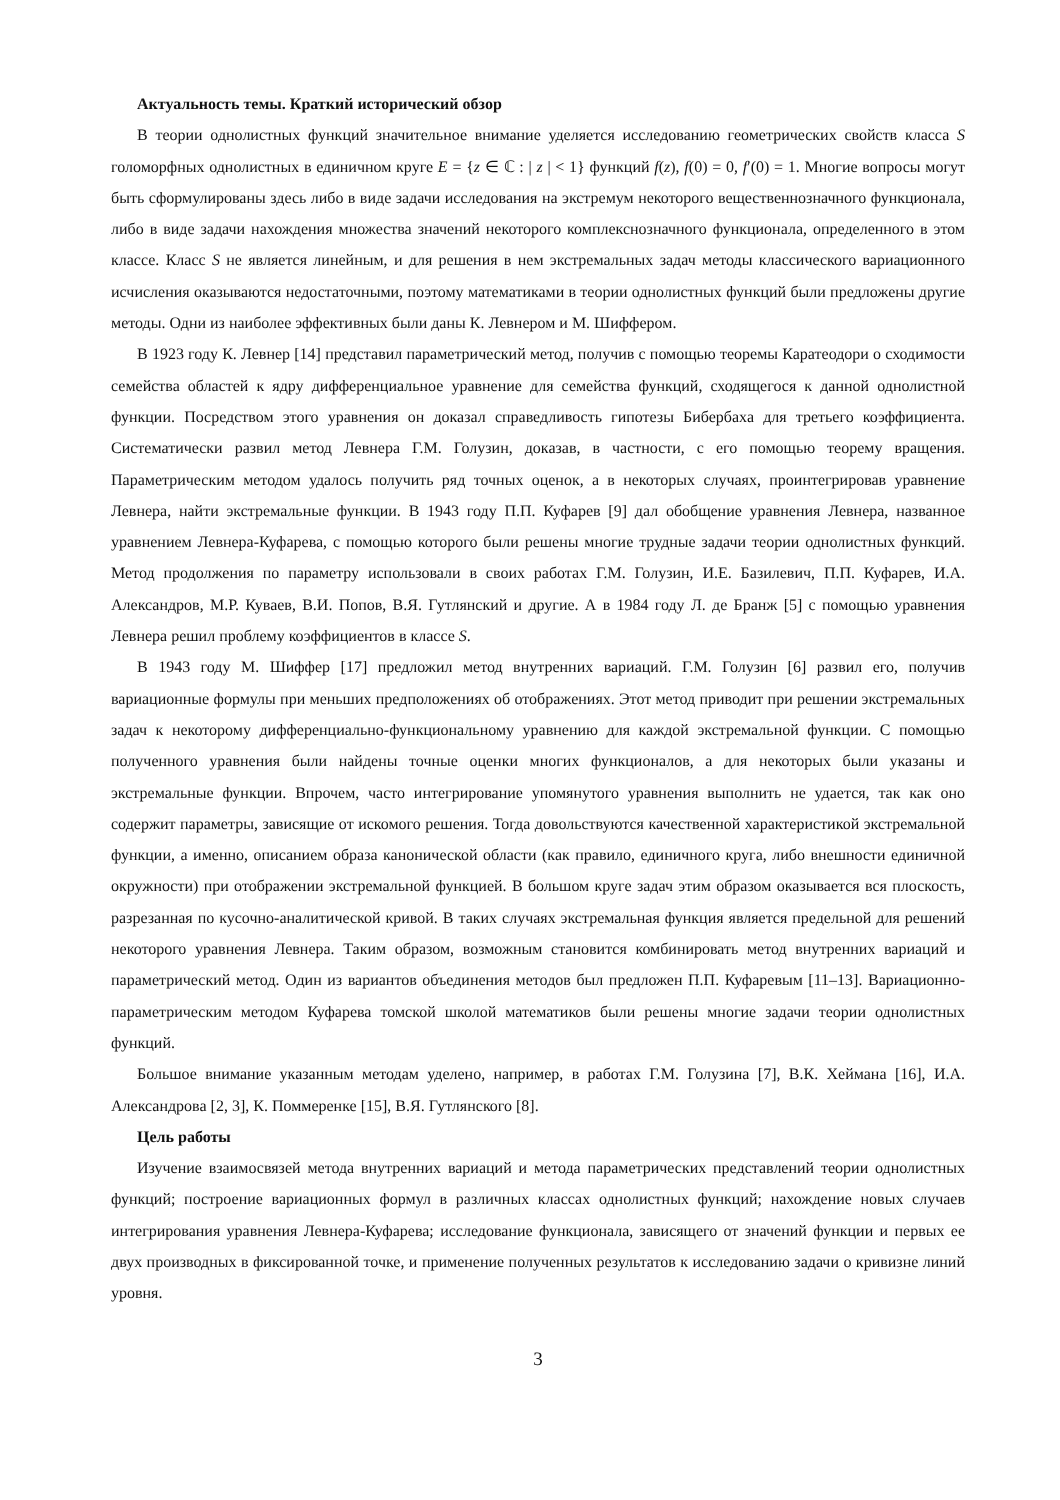Актуальность темы. Краткий исторический обзор
В теории однолистных функций значительное внимание уделяется исследованию геометрических свойств класса S голоморфных однолистных в единичном круге E = {z ∈ ℂ : | z | < 1} функций f(z), f(0) = 0, f′(0) = 1. Многие вопросы могут быть сформулированы здесь либо в виде задачи исследования на экстремум некоторого вещественнозначного функционала, либо в виде задачи нахождения множества значений некоторого комплекснозначного функционала, определенного в этом классе. Класс S не является линейным, и для решения в нем экстремальных задач методы классического вариационного исчисления оказываются недостаточными, поэтому математиками в теории однолистных функций были предложены другие методы. Одни из наиболее эффективных были даны К. Левнером и М. Шиффером.
В 1923 году К. Левнер [14] представил параметрический метод, получив с помощью теоремы Каратеодори о сходимости семейства областей к ядру дифференциальное уравнение для семейства функций, сходящегося к данной однолистной функции. Посредством этого уравнения он доказал справедливость гипотезы Бибербаха для третьего коэффициента. Систематически развил метод Левнера Г.М. Голузин, доказав, в частности, с его помощью теорему вращения. Параметрическим методом удалось получить ряд точных оценок, а в некоторых случаях, проинтегрировав уравнение Левнера, найти экстремальные функции. В 1943 году П.П. Куфарев [9] дал обобщение уравнения Левнера, названное уравнением Левнера-Куфарева, с помощью которого были решены многие трудные задачи теории однолистных функций. Метод продолжения по параметру использовали в своих работах Г.М. Голузин, И.Е. Базилевич, П.П. Куфарев, И.А. Александров, М.Р. Куваев, В.И. Попов, В.Я. Гутлянский и другие. А в 1984 году Л. де Бранж [5] с помощью уравнения Левнера решил проблему коэффициентов в классе S.
В 1943 году М. Шиффер [17] предложил метод внутренних вариаций. Г.М. Голузин [6] развил его, получив вариационные формулы при меньших предположениях об отображениях. Этот метод приводит при решении экстремальных задач к некоторому дифференциально-функциональному уравнению для каждой экстремальной функции. С помощью полученного уравнения были найдены точные оценки многих функционалов, а для некоторых были указаны и экстремальные функции. Впрочем, часто интегрирование упомянутого уравнения выполнить не удается, так как оно содержит параметры, зависящие от искомого решения. Тогда довольствуются качественной характеристикой экстремальной функции, а именно, описанием образа канонической области (как правило, единичного круга, либо внешности единичной окружности) при отображении экстремальной функцией. В большом круге задач этим образом оказывается вся плоскость, разрезанная по кусочно-аналитической кривой. В таких случаях экстремальная функция является предельной для решений некоторого уравнения Левнера. Таким образом, возможным становится комбинировать метод внутренних вариаций и параметрический метод. Один из вариантов объединения методов был предложен П.П. Куфаревым [11–13]. Вариационно-параметрическим методом Куфарева томской школой математиков были решены многие задачи теории однолистных функций.
Большое внимание указанным методам уделено, например, в работах Г.М. Голузина [7], В.К. Хеймана [16], И.А. Александрова [2, 3], К. Поммеренке [15], В.Я. Гутлянского [8].
Цель работы
Изучение взаимосвязей метода внутренних вариаций и метода параметрических представлений теории однолистных функций; построение вариационных формул в различных классах однолистных функций; нахождение новых случаев интегрирования уравнения Левнера-Куфарева; исследование функционала, зависящего от значений функции и первых ее двух производных в фиксированной точке, и применение полученных результатов к исследованию задачи о кривизне линий уровня.
3